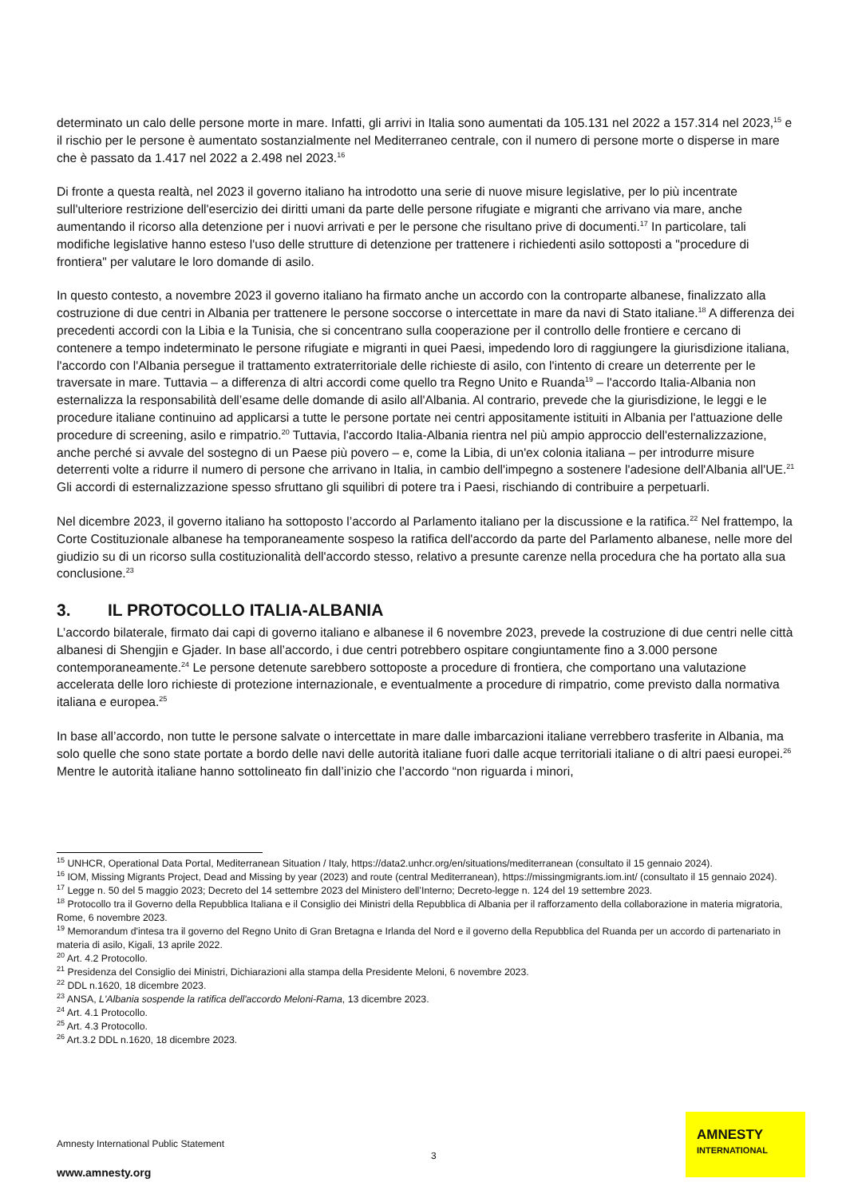determinato un calo delle persone morte in mare. Infatti, gli arrivi in Italia sono aumentati da 105.131 nel 2022 a 157.314 nel 2023,<sup>15</sup> e il rischio per le persone è aumentato sostanzialmente nel Mediterraneo centrale, con il numero di persone morte o disperse in mare che è passato da 1.417 nel 2022 a 2.498 nel 2023.<sup>16</sup>
Di fronte a questa realtà, nel 2023 il governo italiano ha introdotto una serie di nuove misure legislative, per lo più incentrate sull'ulteriore restrizione dell'esercizio dei diritti umani da parte delle persone rifugiate e migranti che arrivano via mare, anche aumentando il ricorso alla detenzione per i nuovi arrivati e per le persone che risultano prive di documenti.<sup>17</sup> In particolare, tali modifiche legislative hanno esteso l'uso delle strutture di detenzione per trattenere i richiedenti asilo sottoposti a "procedure di frontiera" per valutare le loro domande di asilo.
In questo contesto, a novembre 2023 il governo italiano ha firmato anche un accordo con la controparte albanese, finalizzato alla costruzione di due centri in Albania per trattenere le persone soccorse o intercettate in mare da navi di Stato italiane.<sup>18</sup> A differenza dei precedenti accordi con la Libia e la Tunisia, che si concentrano sulla cooperazione per il controllo delle frontiere e cercano di contenere a tempo indeterminato le persone rifugiate e migranti in quei Paesi, impedendo loro di raggiungere la giurisdizione italiana, l'accordo con l'Albania persegue il trattamento extraterritoriale delle richieste di asilo, con l'intento di creare un deterrente per le traversate in mare. Tuttavia – a differenza di altri accordi come quello tra Regno Unito e Ruanda<sup>19</sup> – l'accordo Italia-Albania non esternalizza la responsabilità dell’esame delle domande di asilo all'Albania. Al contrario, prevede che la giurisdizione, le leggi e le procedure italiane continuino ad applicarsi a tutte le persone portate nei centri appositamente istituiti in Albania per l'attuazione delle procedure di screening, asilo e rimpatrio.<sup>20</sup> Tuttavia, l'accordo Italia-Albania rientra nel più ampio approccio dell'esternalizzazione, anche perché si avvale del sostegno di un Paese più povero – e, come la Libia, di un'ex colonia italiana – per introdurre misure deterrenti volte a ridurre il numero di persone che arrivano in Italia, in cambio dell'impegno a sostenere l'adesione dell'Albania all'UE.<sup>21</sup> Gli accordi di esternalizzazione spesso sfruttano gli squilibri di potere tra i Paesi, rischiando di contribuire a perpetuarli.
Nel dicembre 2023, il governo italiano ha sottoposto l’accordo al Parlamento italiano per la discussione e la ratifica.<sup>22</sup> Nel frattempo, la Corte Costituzionale albanese ha temporaneamente sospeso la ratifica dell'accordo da parte del Parlamento albanese, nelle more del giudizio su di un ricorso sulla costituzionalità dell'accordo stesso, relativo a presunte carenze nella procedura che ha portato alla sua conclusione.<sup>23</sup>
3. IL PROTOCOLLO ITALIA-ALBANIA
L’accordo bilaterale, firmato dai capi di governo italiano e albanese il 6 novembre 2023, prevede la costruzione di due centri nelle città albanesi di Shengjin e Gjader. In base all’accordo, i due centri potrebbero ospitare congiuntamente fino a 3.000 persone contemporaneamente.<sup>24</sup> Le persone detenute sarebbero sottoposte a procedure di frontiera, che comportano una valutazione accelerata delle loro richieste di protezione internazionale, e eventualmente a procedure di rimpatrio, come previsto dalla normativa italiana e europea.<sup>25</sup>
In base all’accordo, non tutte le persone salvate o intercettate in mare dalle imbarcazioni italiane verrebbero trasferite in Albania, ma solo quelle che sono state portate a bordo delle navi delle autorità italiane fuori dalle acque territoriali italiane o di altri paesi europei.<sup>26</sup> Mentre le autorità italiane hanno sottolineato fin dall’inizio che l’accordo “non riguarda i minori,
<sup>15</sup> UNHCR, Operational Data Portal, Mediterranean Situation / Italy, https://data2.unhcr.org/en/situations/mediterranean (consultato il 15 gennaio 2024).
<sup>16</sup> IOM, Missing Migrants Project, Dead and Missing by year (2023) and route (central Mediterranean), https://missingmigrants.iom.int/ (consultato il 15 gennaio 2024).
<sup>17</sup> Legge n. 50 del 5 maggio 2023; Decreto del 14 settembre 2023 del Ministero dell’Interno; Decreto-legge n. 124 del 19 settembre 2023.
<sup>18</sup> Protocollo tra il Governo della Repubblica Italiana e il Consiglio dei Ministri della Repubblica di Albania per il rafforzamento della collaborazione in materia migratoria, Rome, 6 novembre 2023.
<sup>19</sup> Memorandum d'intesa tra il governo del Regno Unito di Gran Bretagna e Irlanda del Nord e il governo della Repubblica del Ruanda per un accordo di partenariato in materia di asilo, Kigali, 13 aprile 2022.
<sup>20</sup> Art. 4.2 Protocollo.
<sup>21</sup> Presidenza del Consiglio dei Ministri, Dichiarazioni alla stampa della Presidente Meloni, 6 novembre 2023.
<sup>22</sup> DDL n.1620, 18 dicembre 2023.
<sup>23</sup> ANSA, L'Albania sospende la ratifica dell'accordo Meloni-Rama, 13 dicembre 2023.
<sup>24</sup> Art. 4.1 Protocollo.
<sup>25</sup> Art. 4.3 Protocollo.
<sup>26</sup> Art.3.2 DDL n.1620, 18 dicembre 2023.
Amnesty International Public Statement
3
www.amnesty.org
AMNESTY
INTERNATIONAL